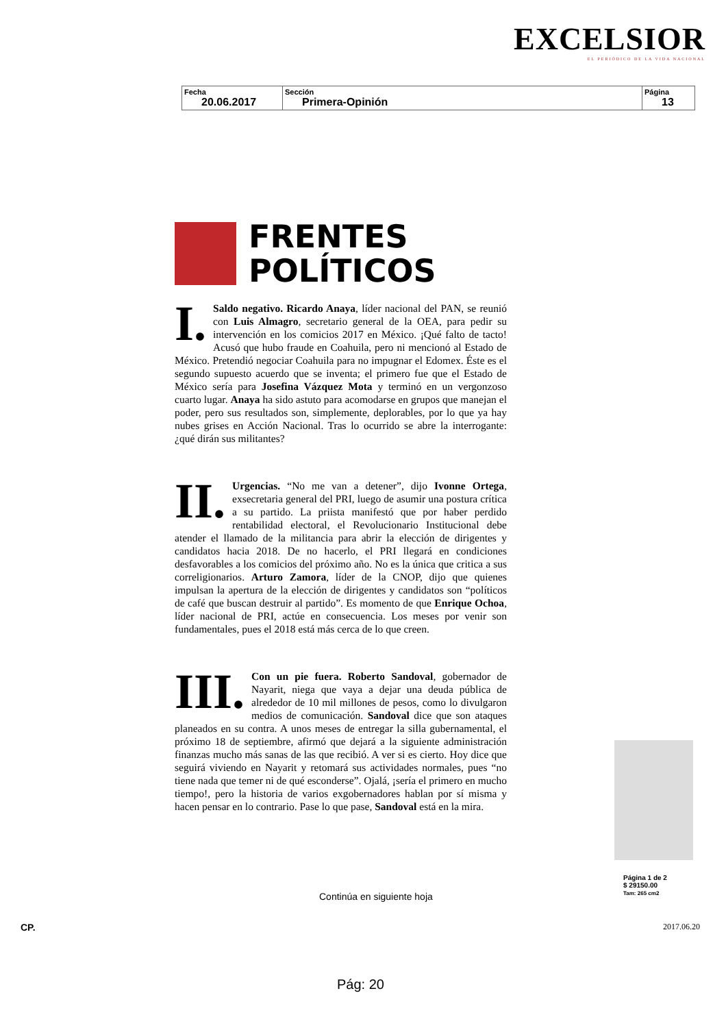EXCELSIOR
EL PERIÓDICO DE LA VIDA NACIONAL
| Fecha 20.06.2017 | Sección Primera-Opinión | Página 13 |
FRENTES
POLÍTICOS
I. Saldo negativo. Ricardo Anaya, líder nacional del PAN, se reunió con Luis Almagro, secretario general de la OEA, para pedir su intervención en los comicios 2017 en México. ¡Qué falto de tacto! Acusó que hubo fraude en Coahuila, pero ni mencionó al Estado de México. Pretendió negociar Coahuila para no impugnar el Edomex. Éste es el segundo supuesto acuerdo que se inventa; el primero fue que el Estado de México sería para Josefina Vázquez Mota y terminó en un vergonzoso cuarto lugar. Anaya ha sido astuto para acomodarse en grupos que manejan el poder, pero sus resultados son, simplemente, deplorables, por lo que ya hay nubes grises en Acción Nacional. Tras lo ocurrido se abre la interrogante: ¿qué dirán sus militantes?
II. Urgencias. “No me van a detener”, dijo Ivonne Ortega, exsecretaria general del PRI, luego de asumir una postura crítica a su partido. La priista manifestó que por haber perdido rentabilidad electoral, el Revolucionario Institucional debe atender el llamado de la militancia para abrir la elección de dirigentes y candidatos hacia 2018. De no hacerlo, el PRI llegará en condiciones desfavorables a los comicios del próximo año. No es la única que critica a sus correligionarios. Arturo Zamora, líder de la CNOP, dijo que quienes impulsan la apertura de la elección de dirigentes y candidatos son “políticos de café que buscan destruir al partido”. Es momento de que Enrique Ochoa, líder nacional de PRI, actúe en consecuencia. Los meses por venir son fundamentales, pues el 2018 está más cerca de lo que creen.
III. Con un pie fuera. Roberto Sandoval, gobernador de Nayarit, niega que vaya a dejar una deuda pública de alrededor de 10 mil millones de pesos, como lo divulgaron medios de comunicación. Sandoval dice que son ataques planeados en su contra. A unos meses de entregar la silla gubernamental, el próximo 18 de septiembre, afirmó que dejará a la siguiente administración finanzas mucho más sanas de las que recibió. A ver si es cierto. Hoy dice que seguirá viviendo en Nayarit y retomará sus actividades normales, pues “no tiene nada que temer ni de qué esconderse”. Ojalá, ¡sería el primero en mucho tiempo!, pero la historia de varios exgobernadores hablan por sí misma y hacen pensar en lo contrario. Pase lo que pase, Sandoval está en la mira.
Página 1 de 2
$ 29150.00
Tam: 265 cm2
Continúa en siguiente hoja
CP. 2017.06.20
Pág: 20